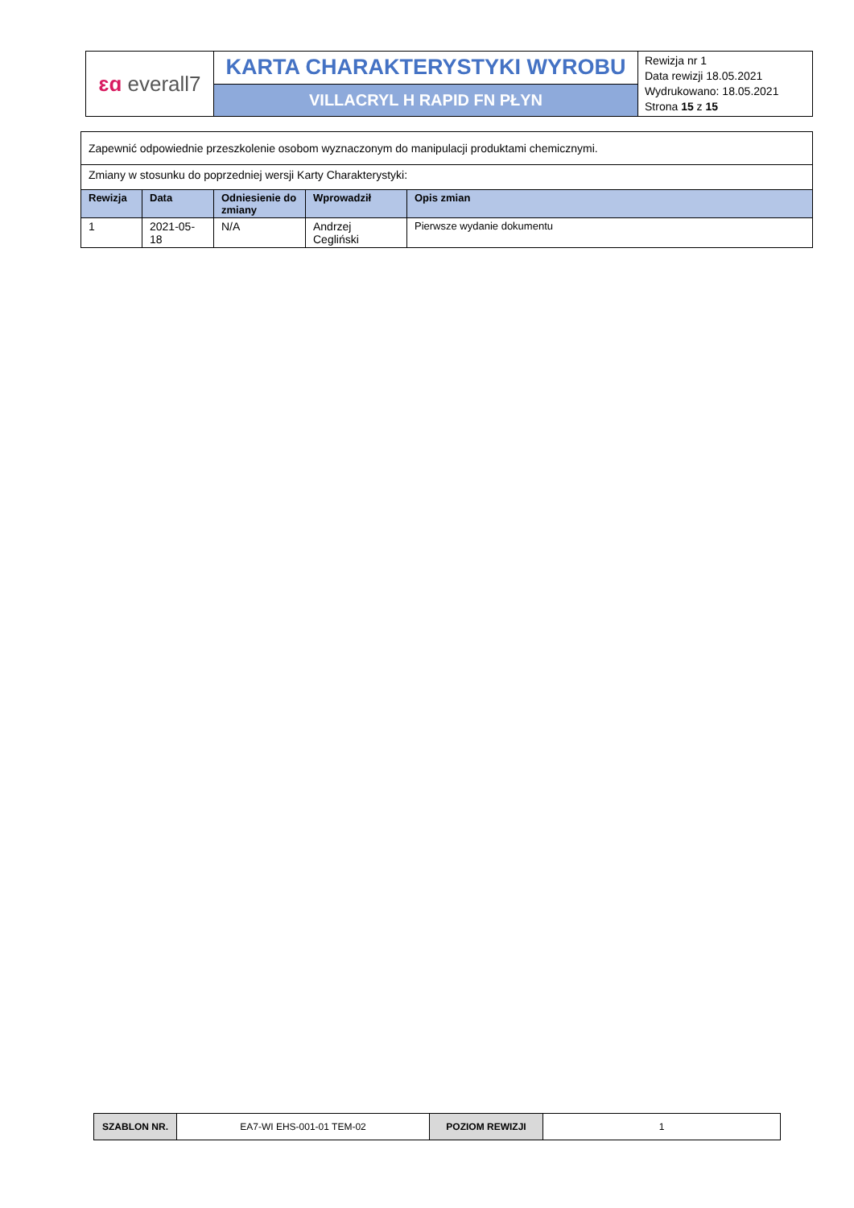| ɛɑ everall7 | KARTA CHARAKTERYSTYKI WYROBU | Rewizja nr 1 Data rewizji 18.05.2021 Wydrukowano: 18.05.2021 Strona 15 z 15 |
| | VILLACRYL H RAPID FN PŁYN | |
| Zapewnić odpowiednie przeszkolenie osobom wyznaczonym do manipulacji produktami chemicznymi. | | | | |
| Zmiany w stosunku do poprzedniej wersji Karty Charakterystyki: | | | | |
| Rewizja | Data | Odniesienie do zmiany | Wprowadził | Opis zmian |
| 1 | 2021-05-18 | N/A | Andrzej Cegliński | Pierwsze wydanie dokumentu |
| SZABLON NR. | EA7-WI EHS-001-01 TEM-02 | POZIOM REWIZJI | 1 |